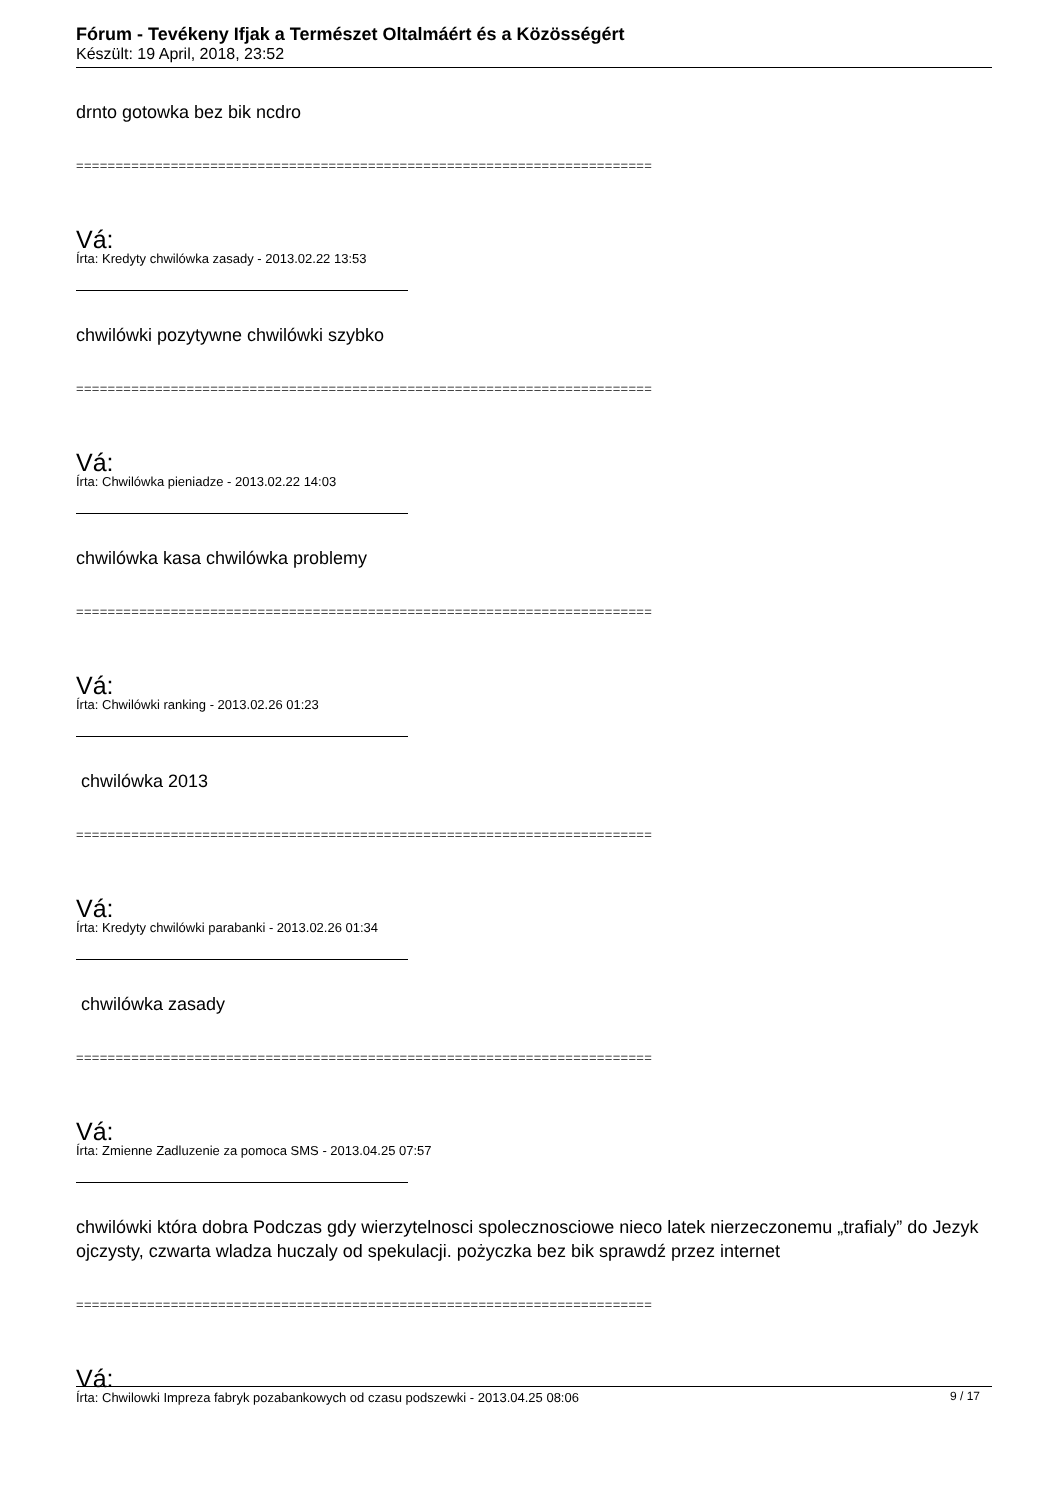Fórum - Tevékeny Ifjak a Természet Oltalmáért és a Közösségért
Készült: 19 April, 2018, 23:52
drnto gotowka bez bik ncdro
=========================================================================
Vá:
Írta: Kredyty chwilówka zasady - 2013.02.22 13:53
chwilówki pozytywne chwilówki szybko
=========================================================================
Vá:
Írta: Chwilówka pieniadze - 2013.02.22 14:03
chwilówka kasa chwilówka problemy
=========================================================================
Vá:
Írta: Chwilówki ranking - 2013.02.26 01:23
chwilówka 2013
=========================================================================
Vá:
Írta: Kredyty chwilówki parabanki - 2013.02.26 01:34
chwilówka zasady
=========================================================================
Vá:
Írta: Zmienne Zadluzenie za pomoca SMS - 2013.04.25 07:57
chwilówki która dobra Podczas gdy wierzytelnosci spolecznosciowe nieco latek nierzeczonemu „trafialy” do Jezyk ojczysty, czwarta wladza huczaly od spekulacji. pożyczka bez bik sprawdź przez internet
=========================================================================
Vá:
Írta: Chwilowki Impreza fabryk pozabankowych od czasu podszewki - 2013.04.25 08:06
9 / 17